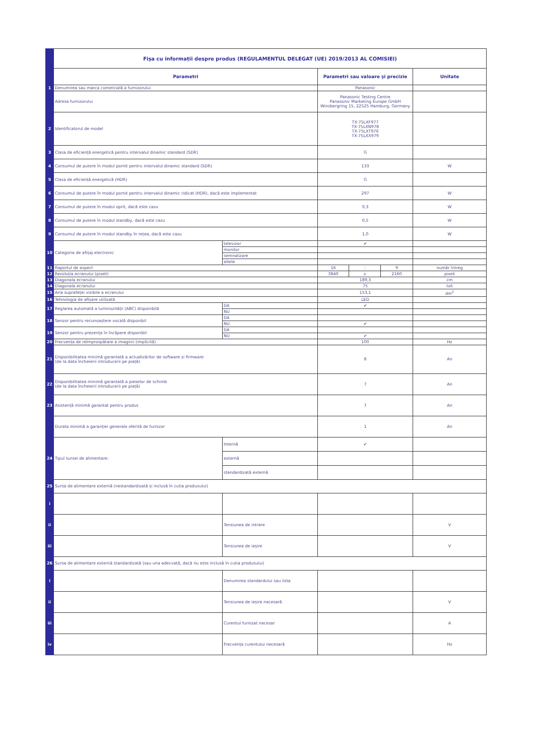| | Fișa cu informații despre produs (REGULAMENTUL DELEGAT (UE) 2019/2013 AL COMISIEI) | | | | | |
| | Parametri | | Parametri sau valoare și precizie | | | Unitate |
| 1 | Denumirea sau marca comercială a furnizorului | | Panasonic | | | |
| | Adresa furnizorului | | Panasonic Testing Centre Panasonic Marketing Europe GmbH Winsbergring 15, 22525 Hamburg, Germany | | | |
| 2 | Identificatorul de model | | TX-75LXF977 TX-75LXN978 TX-75LXT976 TX-75LXX979 | | | |
| 3 | Clasa de eficiență energetică pentru intervalul dinamic standard (SDR) | | G | | | |
| 4 | Consumul de putere în modul pornit pentru intervalul dinamic standard (SDR) | | 133 | | | W |
| 5 | Clasa de eficiență energetică (HDR) | | G | | | |
| 6 | Consumul de putere în modul pornit pentru intervalul dinamic ridicat (HDR), dacă este implementat | | 297 | | | W |
| 7 | Consumul de putere în modul oprit, dacă este cazu | | 0,3 | | | W |
| 8 | Consumul de putere în modul standby, dacă este cazu | | 0,5 | | | W |
| 9 | Consumul de putere în modul standby în rețea, dacă este cazu | | 1,0 | | | W |
| 10 | Categoria de afișaj electronic | televizor | ✔ | | | |
| | | monitor | | | | |
| | | semnalizare | | | | |
| | | altele | | | | |
| 11 | Raportul de aspect | | 16 | : | 9 | număr întreg |
| 12 | Rezoluția ecranului (pixeli) | | 3840 | x | 2160 | pixeli |
| 13 | Diagonala ecranului | | 189,3 | | | cm |
| 14 | Diagonala ecranului | | 75 | | | toli |
| 15 | Aria suprafeței vizibile a ecranului | | 153,1 | | | dm<sup>2</sup> |
| 16 | Tehnologia de afișare utilizată | | LED | | | |
| 17 | Reglarea automată a luminozității (ABC) disponibilă | DA | ✔ | | | |
| | | NU | | | | |
| 18 | Senzor pentru recunoaștere vocală disponibil | DA | | | | |
| | | NU | ✔ | | | |
| 19 | Senzor pentru prezența în încăpere disponibil | DA | | | | |
| | | NU | ✔ | | | |
| 20 | Frecvența de reîmprospătare a imaginii (implicită) | | 100 | | | Hz |
| 21 | Disponibilitatea minimă garantată a actualizărilor de software și firmware (de la data încheierii introducerii pe piață) | | 8 | | | An |
| 22 | Disponibilitatea minimă garantată a pieselor de schimb (de la data încheierii introducerii pe piață) | | 7 | | | An |
| 23 | Asistență minimă garantat pentru produs | | 7 | | | An |
| | Durata minimă a garanției generale oferită de furnizor | | 1 | | | An |
| 24 | Tipul sursei de alimentare: | Internă | ✔ | | | |
| | | externă | | | | |
| | | standardizată externă | | | | |
| 25 | Sursa de alimentare externă (nestandardizată și inclusă în cutia produsului) | | | | | |
| i | | | | | | |
| ii | | Tensiunea de intrare | | | | V |
| iii | | Tensiunea de ieșire | | | | V |
| 26 | Sursa de alimentare externă standardizată (sau una adecvată, dacă nu este inclusă în cutia produsului) | | | | | |
| i | | Denumirea standardului sau lista | | | | |
| ii | | Tensiunea de ieșire necesară | | | | V |
| iii | | Curentul furnizat necesar | | | | A |
| iv | | Frecvența curentului necesară | | | | Hz |